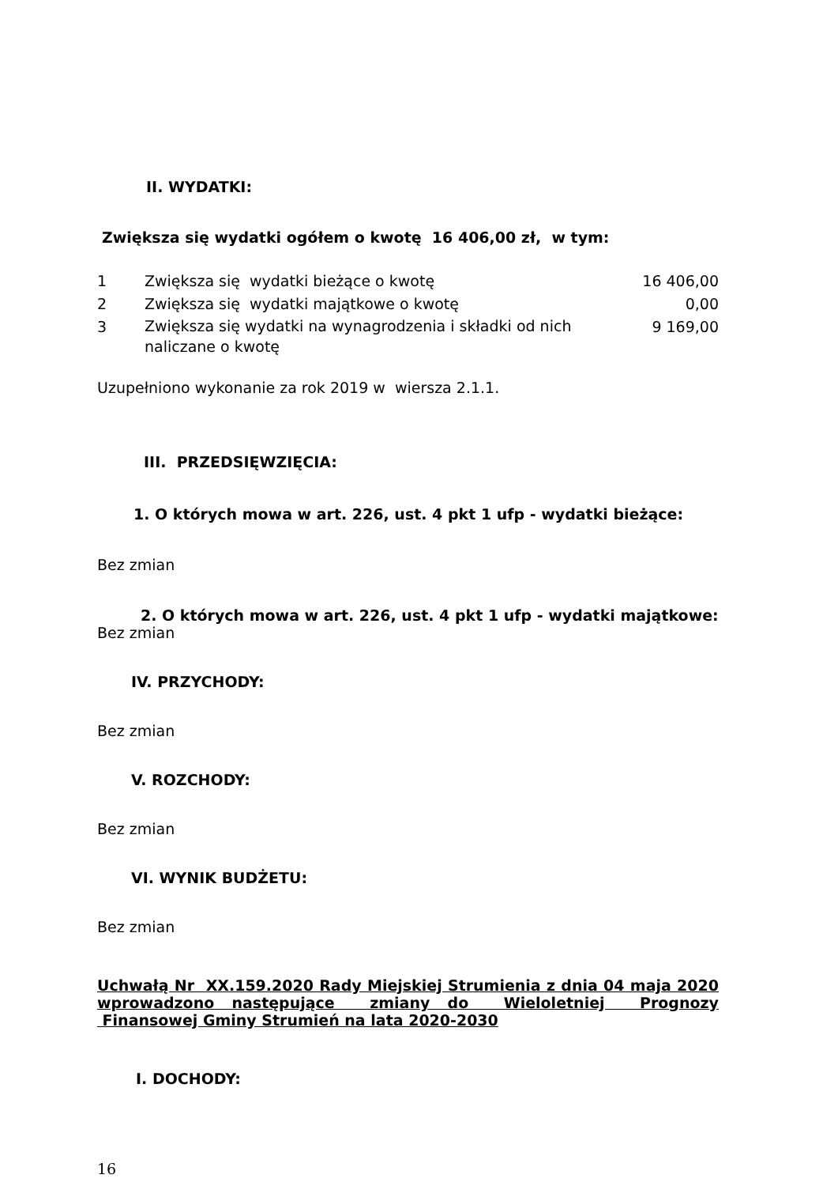II. WYDATKI:
Zwiększa się wydatki ogółem o kwotę 16 406,00 zł, w tym:
| 1 | Zwiększa się wydatki bieżące o kwotę | 16 406,00 |
| 2 | Zwiększa się wydatki majątkowe o kwotę | 0,00 |
| 3 | Zwiększa się wydatki na wynagrodzenia i składki od nich naliczane o kwotę | 9 169,00 |
Uzupełniono wykonanie za rok 2019 w wiersza 2.1.1.
III. PRZEDSIĘWZIĘCIA:
1. O których mowa w art. 226, ust. 4 pkt 1 ufp - wydatki bieżące:
Bez zmian
2. O których mowa w art. 226, ust. 4 pkt 1 ufp - wydatki majątkowe:
Bez zmian
IV. PRZYCHODY:
Bez zmian
V. ROZCHODY:
Bez zmian
VI. WYNIK BUDŻETU:
Bez zmian
Uchwałą Nr XX.159.2020 Rady Miejskiej Strumienia z dnia 04 maja 2020 wprowadzono następujące zmiany do Wieloletniej Prognozy Finansowej Gminy Strumień na lata 2020-2030
I. DOCHODY:
16